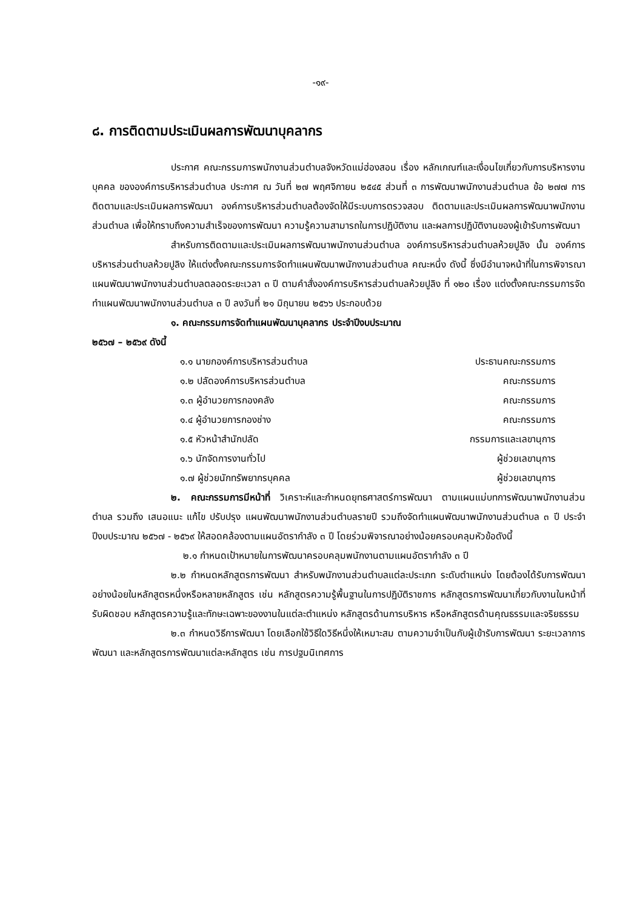-๑๙-
๘. การติดตามประเมินผลการพัฒนาบุคลากร
ประกาศ คณะกรรมการพนักงานส่วนตำบลจังหวัดแม่ฮ่องสอน เรื่อง หลักเกณฑ์และเงื่อนไขเกี่ยวกับการบริหารงานบุคคล ขององค์การบริหารส่วนตำบล ประกาศ ณ วันที่ ๒๗ พฤศจิกายน ๒๕๔๕ ส่วนที่ ๓ การพัฒนาพนักงานส่วนตำบล ข้อ ๒๗๗ การติดตามและประเมินผลการพัฒนา องค์การบริหารส่วนตำบลต้องจัดให้มีระบบการตรวจสอบ ติดตามและประเมินผลการพัฒนาพนักงานส่วนตำบล เพื่อให้ทราบถึงความสำเร็จของการพัฒนา ความรู้ความสามารถในการปฏิบัติงาน และผลการปฏิบัติงานของผู้เข้ารับการพัฒนา
สำหรับการติดตามและประเมินผลการพัฒนาพนักงานส่วนตำบล องค์การบริหารส่วนตำบลห้วยปูลิง นั้น องค์การบริหารส่วนตำบลห้วยปูลิง ให้แต่งตั้งคณะกรรมการจัดทำแผนพัฒนาพนักงานส่วนตำบล คณะหนึ่ง ดังนี้ ซึ่งมีอำนาจหน้าที่ในการพิจารณาแผนพัฒนาพนักงานส่วนตำบลตลอดระยะเวลา ๓ ปี ตามคำสั่งองค์การบริหารส่วนตำบลห้วยปูลิง ที่ ๑๒๐ เรื่อง แต่งตั้งคณะกรรมการจัดทำแผนพัฒนาพนักงานส่วนตำบล ๓ ปี ลงวันที่ ๒๑ มิถุนายน ๒๕๖๖ ประกอบด้วย
๑. คณะกรรมการจัดทำแผนพัฒนาบุคลากร ประจำปีงบประมาณ
๒๕๖๗ – ๒๕๖๙ ดังนี้
| ๑.๑ นายกองค์การบริหารส่วนตำบล | ประธานคณะกรรมการ |
| ๑.๒ ปลัดองค์การบริหารส่วนตำบล | คณะกรรมการ |
| ๑.๓ ผู้อำนวยการกองคลัง | คณะกรรมการ |
| ๑.๔ ผู้อำนวยการกองช่าง | คณะกรรมการ |
| ๑.๕ หัวหน้าสำนักปลัด | กรรมการและเลขานุการ |
| ๑.๖ นักจัดการงานทั่วไป | ผู้ช่วยเลขานุการ |
| ๑.๗ ผู้ช่วยนักทรัพยากรบุคคล | ผู้ช่วยเลขานุการ |
๒. คณะกรรมการมีหน้าที่ วิเคราะห์และกำหนดยุทธศาสตร์การพัฒนา ตามแผนแม่บทการพัฒนาพนักงานส่วนตำบล รวมถึง เสนอแนะ แก้ไข ปรับปรุง แผนพัฒนาพนักงานส่วนตำบลรายปี รวมถึงจัดทำแผนพัฒนาพนักงานส่วนตำบล ๓ ปี ประจำปีงบประมาณ ๒๕๖๗ - ๒๕๖๙ ให้สอดคล้องตามแผนอัตรากำลัง ๓ ปี โดยร่วมพิจารณาอย่างน้อยครอบคลุมหัวข้อดังนี้
๒.๑ กำหนดเป้าหมายในการพัฒนาครอบคลุมพนักงานตามแผนอัตรากำลัง ๓ ปี
๒.๒ กำหนดหลักสูตรการพัฒนา สำหรับพนักงานส่วนตำบลแต่ละประเภท ระดับตำแหน่ง โดยต้องได้รับการพัฒนาอย่างน้อยในหลักสูตรหนึ่งหรือหลายหลักสูตร เช่น หลักสูตรความรู้พื้นฐานในการปฏิบัติราชการ หลักสูตรการพัฒนาเกี่ยวกับงานในหน้าที่รับผิดชอบ หลักสูตรความรู้และทักษะเฉพาะของงานในแต่ละตำแหน่ง หลักสูตรด้านการบริหาร หรือหลักสูตรด้านคุณธรรมและจริยธรรม
๒.๓ กำหนดวิธีการพัฒนา โดยเลือกใช้วิธีใดวิธีหนึ่งให้เหมาะสม ตามความจำเป็นกับผู้เข้ารับการพัฒนา ระยะเวลาการพัฒนา และหลักสูตรการพัฒนาแต่ละหลักสูตร เช่น การปฐมนิเทศการ